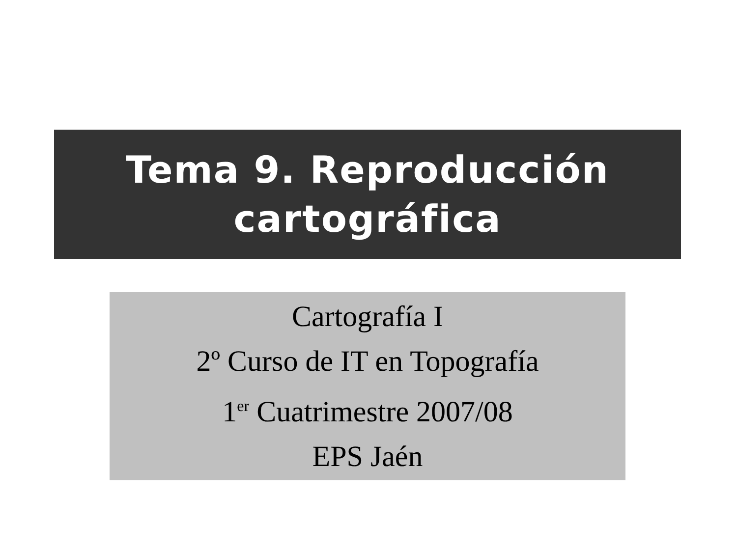Tema 9. Reproducción
cartográfica
Cartografía I
2º Curso de IT en Topografía
1<sup>er</sup> Cuatrimestre 2007/08
EPS Jaén